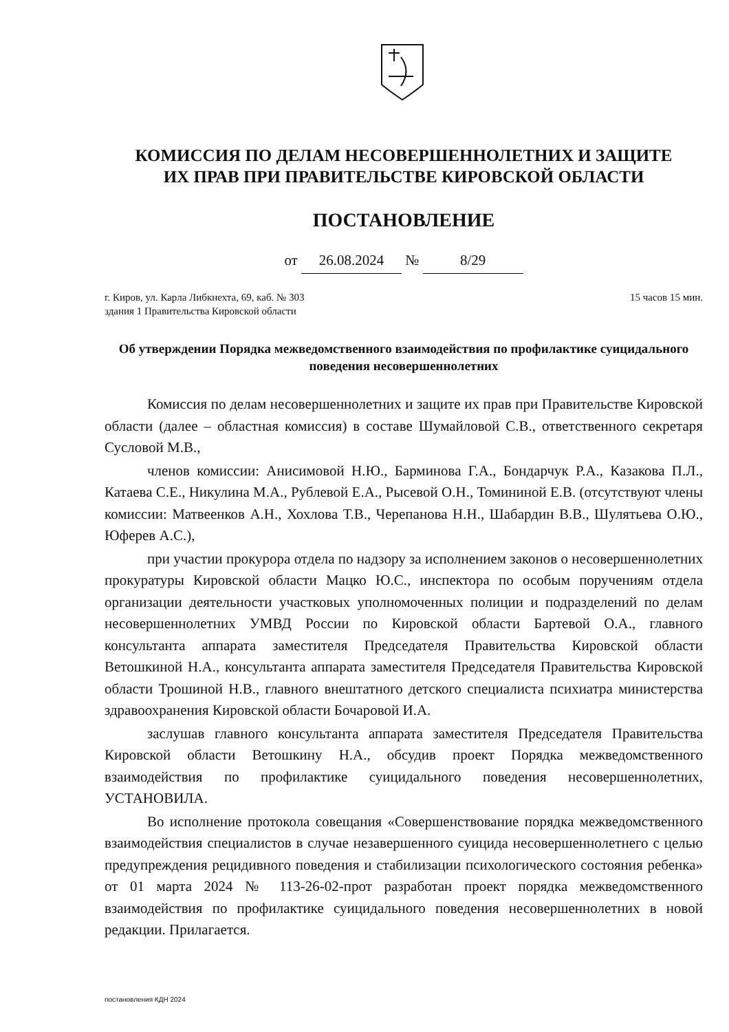КОМИССИЯ ПО ДЕЛАМ НЕСОВЕРШЕННОЛЕТНИХ И ЗАЩИТЕ
ИХ ПРАВ ПРИ ПРАВИТЕЛЬСТВЕ КИРОВСКОЙ ОБЛАСТИ
ПОСТАНОВЛЕНИЕ
от 26.08.2024 № 8/29
г. Киров, ул. Карла Либкнехта, 69, каб. № 303
здания 1 Правительства Кировской области
15 часов 15 мин.
Об утверждении Порядка межведомственного взаимодействия по профилактике суицидального поведения несовершеннолетних
Комиссия по делам несовершеннолетних и защите их прав при Правительстве Кировской области (далее – областная комиссия) в составе Шумайловой С.В., ответственного секретаря Сусловой М.В.,
членов комиссии: Анисимовой Н.Ю., Барминова Г.А., Бондарчук Р.А., Казакова П.Л., Катаева С.Е., Никулина М.А., Рублевой Е.А., Рысевой О.Н., Томининой Е.В. (отсутствуют члены комиссии: Матвеенков А.Н., Хохлова Т.В., Черепанова Н.Н., Шабардин В.В., Шулятьева О.Ю., Юферев А.С.),
при участии прокурора отдела по надзору за исполнением законов о несовершеннолетних прокуратуры Кировской области Мацко Ю.С., инспектора по особым поручениям отдела организации деятельности участковых уполномоченных полиции и подразделений по делам несовершеннолетних УМВД России по Кировской области Бартевой О.А., главного консультанта аппарата заместителя Председателя Правительства Кировской области Ветошкиной Н.А., консультанта аппарата заместителя Председателя Правительства Кировской области Трошиной Н.В., главного внештатного детского специалиста психиатра министерства здравоохранения Кировской области Бочаровой И.А.
заслушав главного консультанта аппарата заместителя Председателя Правительства Кировской области Ветошкину Н.А., обсудив проект Порядка межведомственного взаимодействия по профилактике суицидального поведения несовершеннолетних, УСТАНОВИЛА.
Во исполнение протокола совещания «Совершенствование порядка межведомственного взаимодействия специалистов в случае незавершенного суицида несовершеннолетнего с целью предупреждения рецидивного поведения и стабилизации психологического состояния ребенка» от 01 марта 2024 № 113-26-02-прот разработан проект порядка межведомственного взаимодействия по профилактике суицидального поведения несовершеннолетних в новой редакции. Прилагается.
постановления КДН 2024